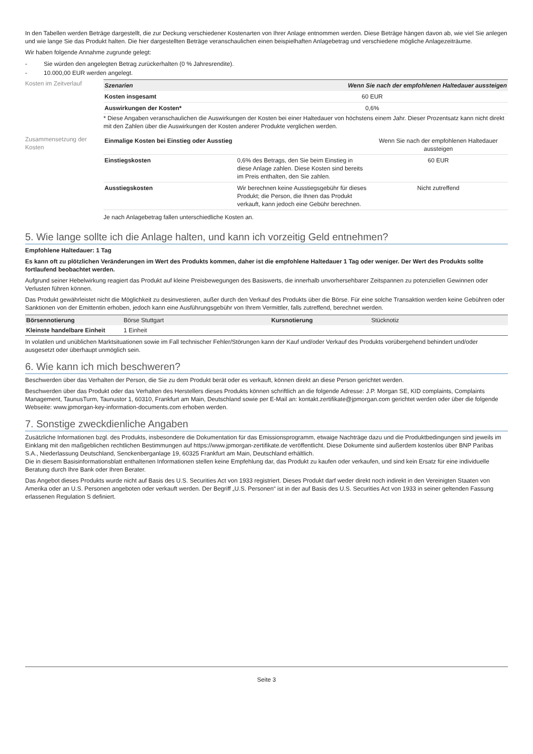In den Tabellen werden Beträge dargestellt, die zur Deckung verschiedener Kostenarten von Ihrer Anlage entnommen werden. Diese Beträge hängen davon ab, wie viel Sie anlegen und wie lange Sie das Produkt halten. Die hier dargestellten Beträge veranschaulichen einen beispielhaften Anlagebetrag und verschiedene mögliche Anlagezeiträume.
Wir haben folgende Annahme zugrunde gelegt:
- Sie würden den angelegten Betrag zurückerhalten (0 % Jahresrendite).
- 10.000,00 EUR werden angelegt.
Kosten im Zeitverlauf
| Szenarien | Wenn Sie nach der empfohlenen Haltedauer aussteigen |
| --- | --- |
| Kosten insgesamt | 60 EUR |
| Auswirkungen der Kosten* | 0,6% |
* Diese Angaben veranschaulichen die Auswirkungen der Kosten bei einer Haltedauer von höchstens einem Jahr. Dieser Prozentsatz kann nicht direkt mit den Zahlen über die Auswirkungen der Kosten anderer Produkte verglichen werden.
Zusammensetzung der Kosten
| Einmalige Kosten bei Einstieg oder Ausstieg | | Wenn Sie nach der empfohlenen Haltedauer aussteigen |
| Einstiegskosten | 0,6% des Betrags, den Sie beim Einstieg in diese Anlage zahlen. Diese Kosten sind bereits im Preis enthalten, den Sie zahlen. | 60 EUR |
| Ausstiegskosten | Wir berechnen keine Ausstiegsgebühr für dieses Produkt; die Person, die Ihnen das Produkt verkauft, kann jedoch eine Gebühr berechnen. | Nicht zutreffend |
Je nach Anlagebetrag fallen unterschiedliche Kosten an.
5. Wie lange sollte ich die Anlage halten, und kann ich vorzeitig Geld entnehmen?
Empfohlene Haltedauer: 1 Tag
Es kann oft zu plötzlichen Veränderungen im Wert des Produkts kommen, daher ist die empfohlene Haltedauer 1 Tag oder weniger. Der Wert des Produkts sollte fortlaufend beobachtet werden.
Aufgrund seiner Hebelwirkung reagiert das Produkt auf kleine Preisbewegungen des Basiswerts, die innerhalb unvorhersehbarer Zeitspannen zu potenziellen Gewinnen oder Verlusten führen können.
Das Produkt gewährleistet nicht die Möglichkeit zu desinvestieren, außer durch den Verkauf des Produkts über die Börse. Für eine solche Transaktion werden keine Gebühren oder Sanktionen von der Emittentin erhoben, jedoch kann eine Ausführungsgebühr von Ihrem Vermittler, falls zutreffend, berechnet werden.
| Börsennotierung | Börse Stuttgart | Kursnotierung | Stücknotiz |
| Kleinste handelbare Einheit | 1 Einheit | | |
In volatilen und unüblichen Marktsituationen sowie im Fall technischer Fehler/Störungen kann der Kauf und/oder Verkauf des Produkts vorübergehend behindert und/oder ausgesetzt oder überhaupt unmöglich sein.
6. Wie kann ich mich beschweren?
Beschwerden über das Verhalten der Person, die Sie zu dem Produkt berät oder es verkauft, können direkt an diese Person gerichtet werden.
Beschwerden über das Produkt oder das Verhalten des Herstellers dieses Produkts können schriftlich an die folgende Adresse: J.P. Morgan SE, KID complaints, Complaints Management, TaunusTurm, Taunustor 1, 60310, Frankfurt am Main, Deutschland sowie per E-Mail an: kontakt.zertifikate@jpmorgan.com gerichtet werden oder über die folgende Webseite: www.jpmorgan-key-information-documents.com erhoben werden.
7. Sonstige zweckdienliche Angaben
Zusätzliche Informationen bzgl. des Produkts, insbesondere die Dokumentation für das Emissionsprogramm, etwaige Nachträge dazu und die Produktbedingungen sind jeweils im Einklang mit den maßgeblichen rechtlichen Bestimmungen auf https://www.jpmorgan-zertifikate.de veröffentlicht. Diese Dokumente sind außerdem kostenlos über BNP Paribas S.A., Niederlassung Deutschland, Senckenberganlage 19, 60325 Frankfurt am Main, Deutschland erhältlich.
Die in diesem Basisinformationsblatt enthaltenen Informationen stellen keine Empfehlung dar, das Produkt zu kaufen oder verkaufen, und sind kein Ersatz für eine individuelle Beratung durch Ihre Bank oder Ihren Berater.
Das Angebot dieses Produkts wurde nicht auf Basis des U.S. Securities Act von 1933 registriert. Dieses Produkt darf weder direkt noch indirekt in den Vereinigten Staaten von Amerika oder an U.S. Personen angeboten oder verkauft werden. Der Begriff „U.S. Personen“ ist in der auf Basis des U.S. Securities Act von 1933 in seiner geltenden Fassung erlassenen Regulation S definiert.
Seite 3